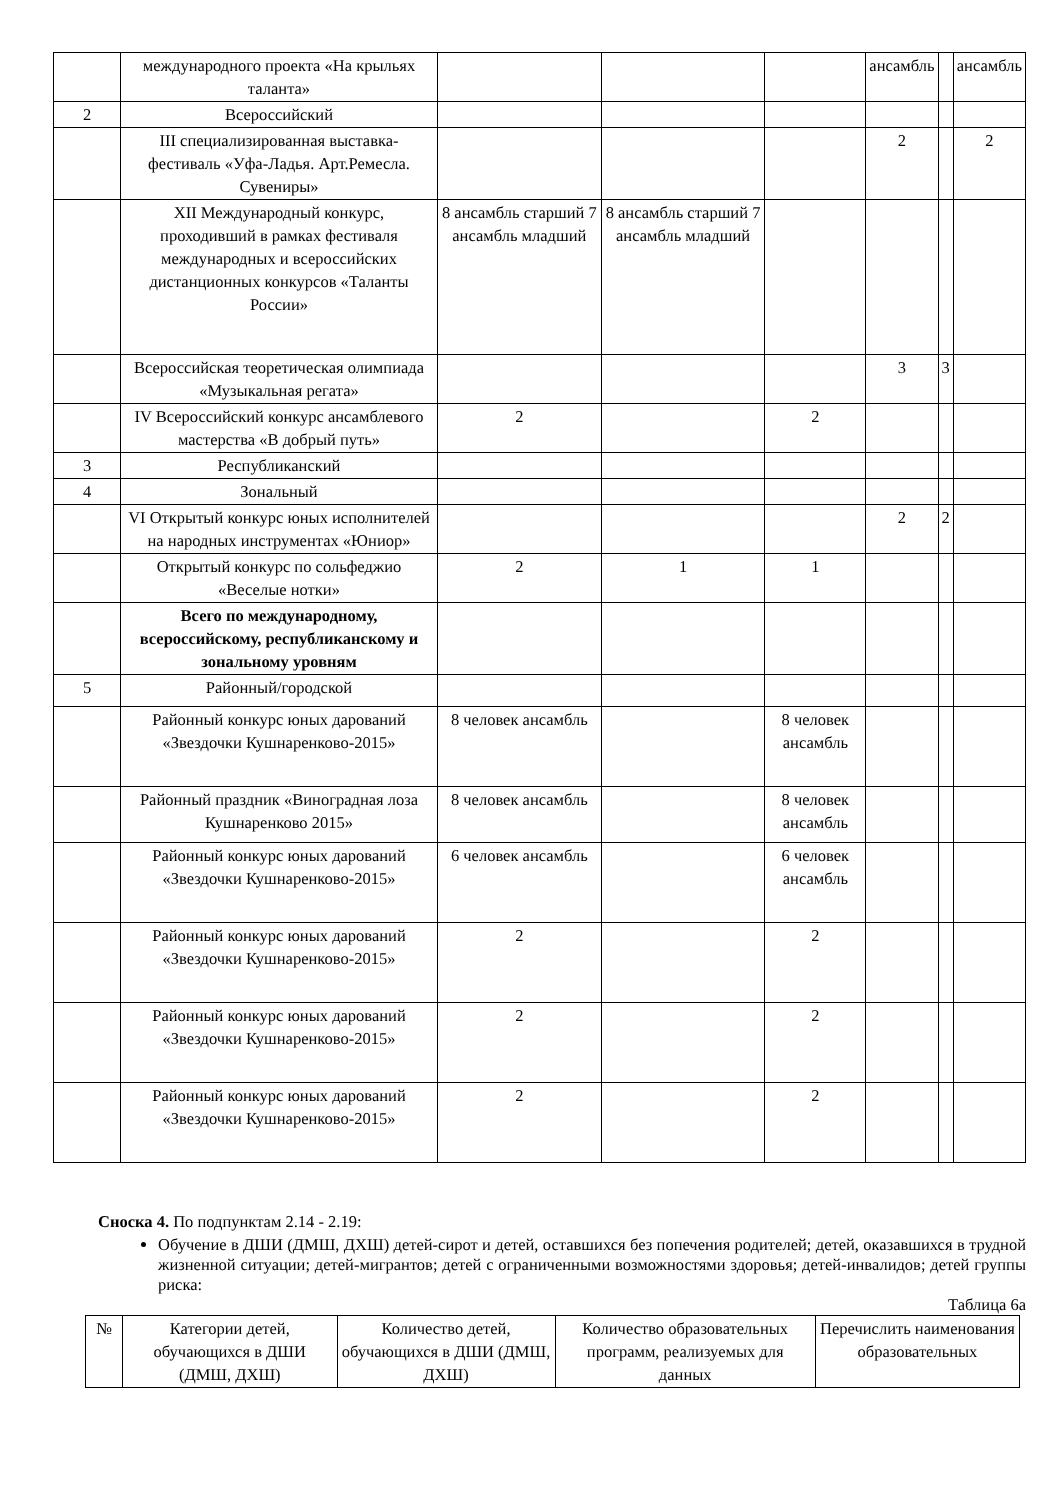| | международного проекта «На крыльях таланта» | | | | ансамбль | | ансамбль |
| 2 | Всероссийский | | | | | | |
| | III специализированная выставка-фестиваль «Уфа-Ладья. Арт.Ремесла. Сувениры» | | | | 2 | | 2 |
| | XII Международный конкурс, проходивший в рамках фестиваля международных и всероссийских дистанционных конкурсов «Таланты России» | 8 ансамбль старший 7 ансамбль младший | 8 ансамбль старший 7 ансамбль младший | | | | |
| | Всероссийская теоретическая олимпиада «Музыкальная регата» | | | | 3 | 3 | |
| | IV Всероссийский конкурс ансамблевого мастерства «В добрый путь» | 2 | | 2 | | | |
| 3 | Республиканский | | | | | | |
| 4 | Зональный | | | | | | |
| | VI Открытый конкурс юных исполнителей на народных инструментах «Юниор» | | | | 2 | 2 | |
| | Открытый конкурс по сольфеджио «Веселые нотки» | 2 | 1 | 1 | | | |
| | Всего по международному, всероссийскому, республиканскому и зональному уровням | | | | | | |
| 5 | Районный/городской | | | | | | |
| | Районный конкурс юных дарований «Звездочки Кушнаренково-2015» | 8 человек ансамбль | | 8 человек ансамбль | | | |
| | Районный праздник «Виноградная лоза Кушнаренково 2015» | 8 человек ансамбль | | 8 человек ансамбль | | | |
| | Районный конкурс юных дарований «Звездочки Кушнаренково-2015» | 6 человек ансамбль | | 6 человек ансамбль | | | |
| | Районный конкурс юных дарований «Звездочки Кушнаренково-2015» | 2 | | 2 | | | |
| | Районный конкурс юных дарований «Звездочки Кушнаренково-2015» | 2 | | 2 | | | |
| | Районный конкурс юных дарований «Звездочки Кушнаренково-2015» | 2 | | 2 | | | |
Сноска 4. По подпунктам 2.14 - 2.19:
Обучение в ДШИ (ДМШ, ДХШ) детей-сирот и детей, оставшихся без попечения родителей; детей, оказавшихся в трудной жизненной ситуации; детей-мигрантов; детей с ограниченными возможностями здоровья; детей-инвалидов; детей группы риска:
Таблица 6а
| № | Категории детей, обучающихся в ДШИ (ДМШ, ДХШ) | Количество детей, обучающихся в ДШИ (ДМШ, ДХШ) | Количество образовательных программ, реализуемых для данных | Перечислить наименования образовательных |